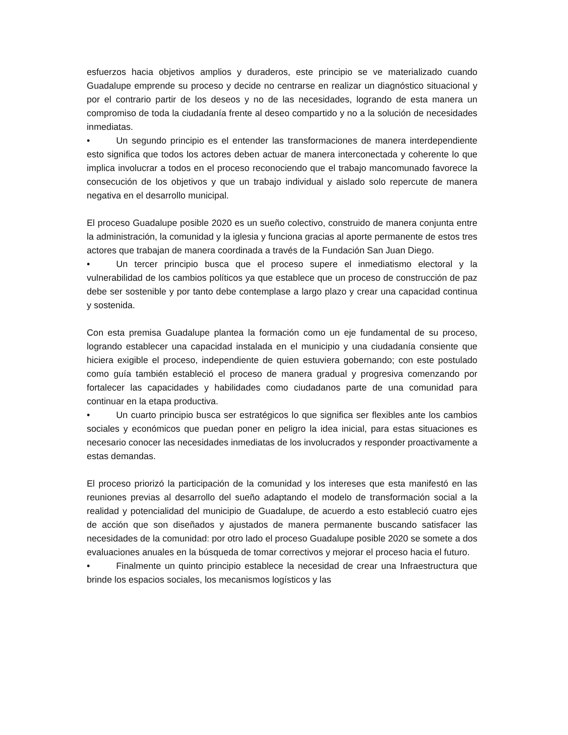esfuerzos hacia objetivos amplios y duraderos, este principio se ve materializado cuando Guadalupe emprende su proceso y decide no centrarse en realizar un diagnóstico situacional y por el contrario partir de los deseos y no de las necesidades, logrando de esta manera un compromiso de toda la ciudadanía frente al deseo compartido y no a la solución de necesidades inmediatas.
• Un segundo principio es el entender las transformaciones de manera interdependiente esto significa que todos los actores deben actuar de manera interconectada y coherente lo que implica involucrar a todos en el proceso reconociendo que el trabajo mancomunado favorece la consecución de los objetivos y que un trabajo individual y aislado solo repercute de manera negativa en el desarrollo municipal.
El proceso Guadalupe posible 2020 es un sueño colectivo, construido de manera conjunta entre la administración, la comunidad y la iglesia y funciona gracias al aporte permanente de estos tres actores que trabajan de manera coordinada a través de la Fundación San Juan Diego.
• Un tercer principio busca que el proceso supere el inmediatismo electoral y la vulnerabilidad de los cambios políticos ya que establece que un proceso de construcción de paz debe ser sostenible y por tanto debe contemplase a largo plazo y crear una capacidad continua y sostenida.
Con esta premisa Guadalupe plantea la formación como un eje fundamental de su proceso, logrando establecer una capacidad instalada en el municipio y una ciudadanía consiente que hiciera exigible el proceso, independiente de quien estuviera gobernando; con este postulado como guía también estableció el proceso de manera gradual y progresiva comenzando por fortalecer las capacidades y habilidades como ciudadanos parte de una comunidad para continuar en la etapa productiva.
• Un cuarto principio busca ser estratégicos lo que significa ser flexibles ante los cambios sociales y económicos que puedan poner en peligro la idea inicial, para estas situaciones es necesario conocer las necesidades inmediatas de los involucrados y responder proactivamente a estas demandas.
El proceso priorizó la participación de la comunidad y los intereses que esta manifestó en las reuniones previas al desarrollo del sueño adaptando el modelo de transformación social a la realidad y potencialidad del municipio de Guadalupe, de acuerdo a esto estableció cuatro ejes de acción que son diseñados y ajustados de manera permanente buscando satisfacer las necesidades de la comunidad: por otro lado el proceso Guadalupe posible 2020 se somete a dos evaluaciones anuales en la búsqueda de tomar correctivos y mejorar el proceso hacia el futuro.
• Finalmente un quinto principio establece la necesidad de crear una Infraestructura que brinde los espacios sociales, los mecanismos logísticos y las